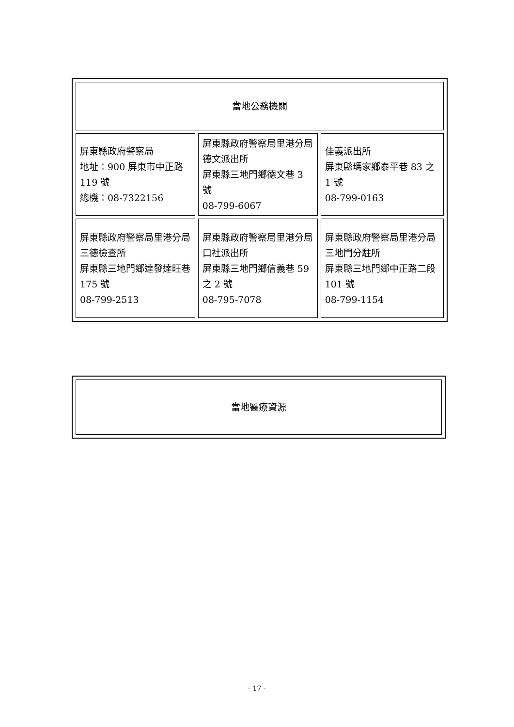| 當地公務機關 | | |
| 屏東縣政府警察局 地址：900 屏東市中正路 119 號 總機：08-7322156 | 屏東縣政府警察局里港分局德文派出所 屏東縣三地門鄉德文巷 3 號 08-799-6067 | 佳義派出所 屏東縣瑪家鄉泰平巷 83 之 1 號 08-799-0163 |
| 屏東縣政府警察局里港分局三德檢查所 屏東縣三地門鄉達發達旺巷 175 號 08-799-2513 | 屏東縣政府警察局里港分局口社派出所 屏東縣三地門鄉信義巷 59 之 2 號 08-795-7078 | 屏東縣政府警察局里港分局三地門分駐所 屏東縣三地門鄉中正路二段 101 號 08-799-1154 |
| 當地醫療資源 |
- 17 -